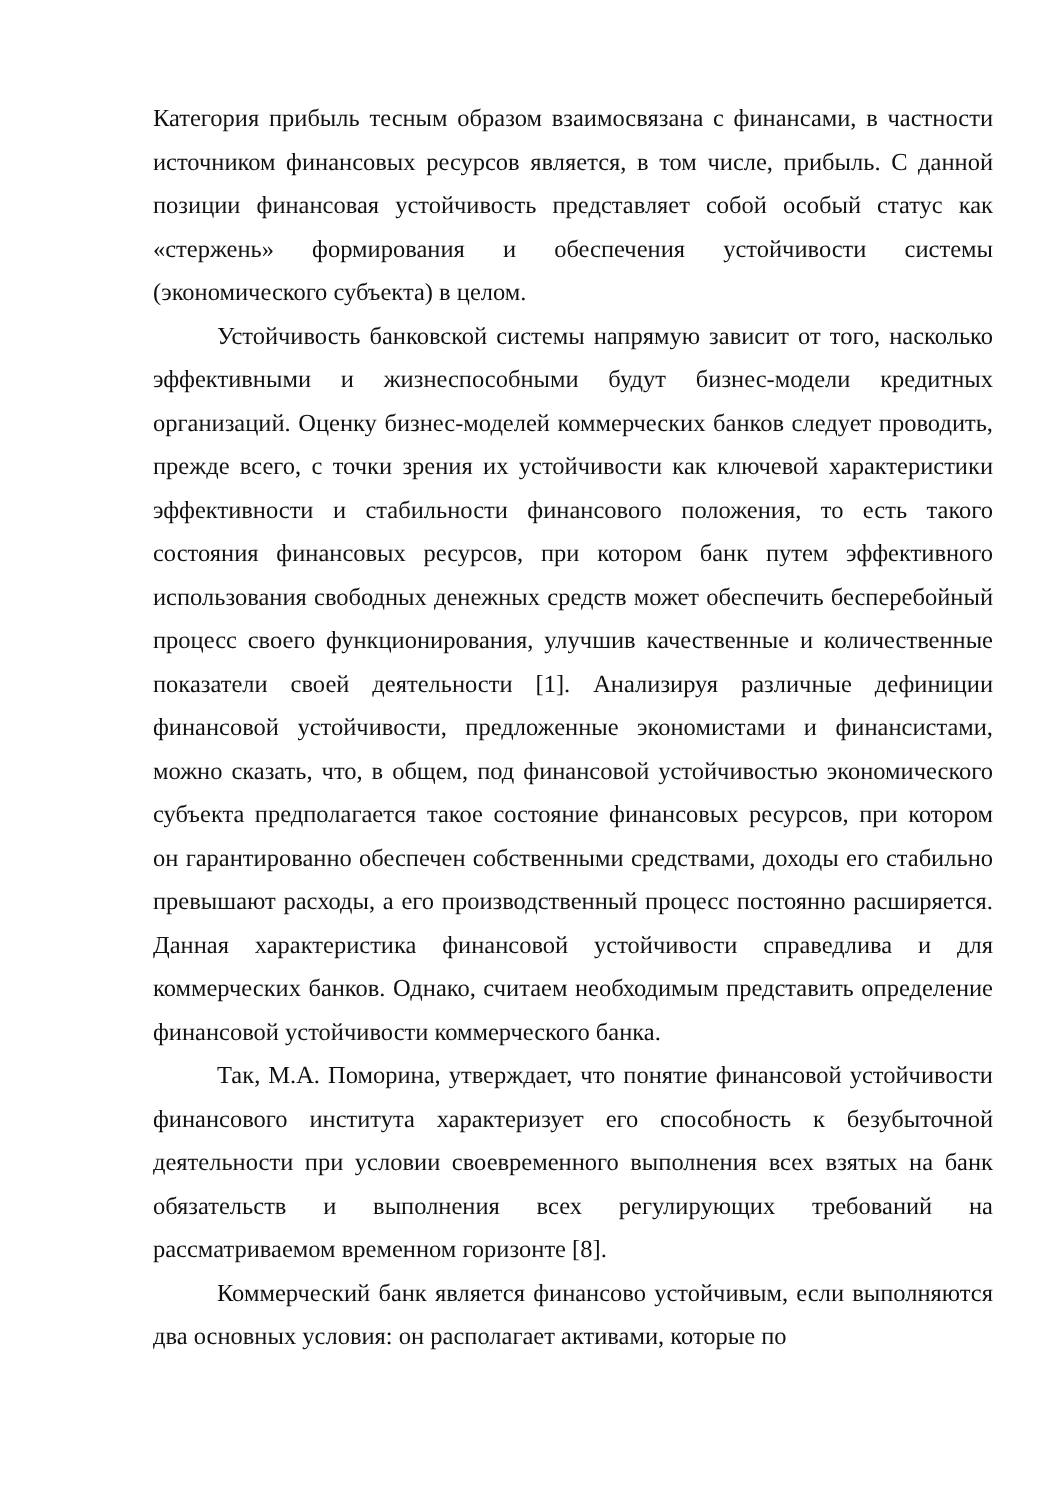Категория прибыль тесным образом взаимосвязана с финансами, в частности источником финансовых ресурсов является, в том числе, прибыль. С данной позиции финансовая устойчивость представляет собой особый статус как «стержень» формирования и обеспечения устойчивости системы (экономического субъекта) в целом.
Устойчивость банковской системы напрямую зависит от того, насколько эффективными и жизнеспособными будут бизнес-модели кредитных организаций. Оценку бизнес-моделей коммерческих банков следует проводить, прежде всего, с точки зрения их устойчивости как ключевой характеристики эффективности и стабильности финансового положения, то есть такого состояния финансовых ресурсов, при котором банк путем эффективного использования свободных денежных средств может обеспечить бесперебойный процесс своего функционирования, улучшив качественные и количественные показатели своей деятельности [1]. Анализируя различные дефиниции финансовой устойчивости, предложенные экономистами и финансистами, можно сказать, что, в общем, под финансовой устойчивостью экономического субъекта предполагается такое состояние финансовых ресурсов, при котором он гарантированно обеспечен собственными средствами, доходы его стабильно превышают расходы, а его производственный процесс постоянно расширяется. Данная характеристика финансовой устойчивости справедлива и для коммерческих банков. Однако, считаем необходимым представить определение финансовой устойчивости коммерческого банка.
Так, М.А. Поморина, утверждает, что понятие финансовой устойчивости финансового института характеризует его способность к безубыточной деятельности при условии своевременного выполнения всех взятых на банк обязательств и выполнения всех регулирующих требований на рассматриваемом временном горизонте [8].
Коммерческий банк является финансово устойчивым, если выполняются два основных условия: он располагает активами, которые по